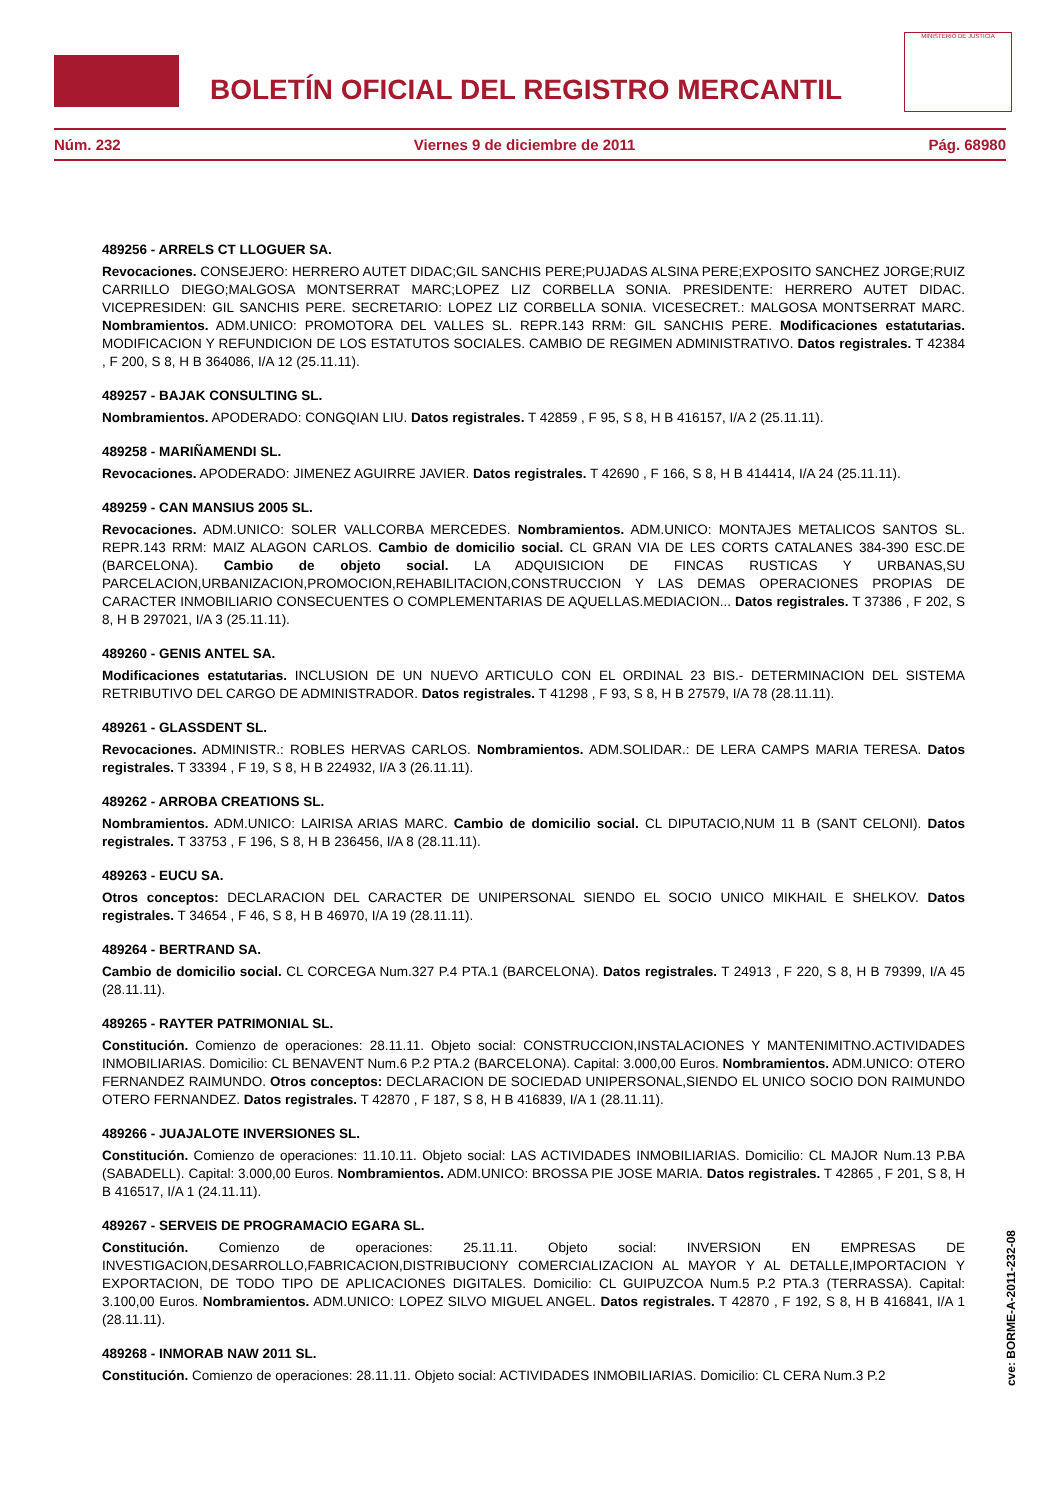BOLETÍN OFICIAL DEL REGISTRO MERCANTIL
MINISTERIO DE JUSTICIA
Núm. 232 Viernes 9 de diciembre de 2011 Pág. 68980
489256 - ARRELS CT LLOGUER SA.
Revocaciones. CONSEJERO: HERRERO AUTET DIDAC;GIL SANCHIS PERE;PUJADAS ALSINA PERE;EXPOSITO SANCHEZ JORGE;RUIZ CARRILLO DIEGO;MALGOSA MONTSERRAT MARC;LOPEZ LIZ CORBELLA SONIA. PRESIDENTE: HERRERO AUTET DIDAC. VICEPRESIDEN: GIL SANCHIS PERE. SECRETARIO: LOPEZ LIZ CORBELLA SONIA. VICESECRET.: MALGOSA MONTSERRAT MARC. Nombramientos. ADM.UNICO: PROMOTORA DEL VALLES SL. REPR.143 RRM: GIL SANCHIS PERE. Modificaciones estatutarias. MODIFICACION Y REFUNDICION DE LOS ESTATUTOS SOCIALES. CAMBIO DE REGIMEN ADMINISTRATIVO. Datos registrales. T 42384 , F 200, S 8, H B 364086, I/A 12 (25.11.11).
489257 - BAJAK CONSULTING SL.
Nombramientos. APODERADO: CONGQIAN LIU. Datos registrales. T 42859 , F 95, S 8, H B 416157, I/A 2 (25.11.11).
489258 - MARIÑAMENDI SL.
Revocaciones. APODERADO: JIMENEZ AGUIRRE JAVIER. Datos registrales. T 42690 , F 166, S 8, H B 414414, I/A 24 (25.11.11).
489259 - CAN MANSIUS 2005 SL.
Revocaciones. ADM.UNICO: SOLER VALLCORBA MERCEDES. Nombramientos. ADM.UNICO: MONTAJES METALICOS SANTOS SL. REPR.143 RRM: MAIZ ALAGON CARLOS. Cambio de domicilio social. CL GRAN VIA DE LES CORTS CATALANES 384-390 ESC.DE (BARCELONA). Cambio de objeto social. LA ADQUISICION DE FINCAS RUSTICAS Y URBANAS,SU PARCELACION,URBANIZACION,PROMOCION,REHABILITACION,CONSTRUCCION Y LAS DEMAS OPERACIONES PROPIAS DE CARACTER INMOBILIARIO CONSECUENTES O COMPLEMENTARIAS DE AQUELLAS.MEDIACION... Datos registrales. T 37386 , F 202, S 8, H B 297021, I/A 3 (25.11.11).
489260 - GENIS ANTEL SA.
Modificaciones estatutarias. INCLUSION DE UN NUEVO ARTICULO CON EL ORDINAL 23 BIS.- DETERMINACION DEL SISTEMA RETRIBUTIVO DEL CARGO DE ADMINISTRADOR. Datos registrales. T 41298 , F 93, S 8, H B 27579, I/A 78 (28.11.11).
489261 - GLASSDENT SL.
Revocaciones. ADMINISTR.: ROBLES HERVAS CARLOS. Nombramientos. ADM.SOLIDAR.: DE LERA CAMPS MARIA TERESA. Datos registrales. T 33394 , F 19, S 8, H B 224932, I/A 3 (26.11.11).
489262 - ARROBA CREATIONS SL.
Nombramientos. ADM.UNICO: LAIRISA ARIAS MARC. Cambio de domicilio social. CL DIPUTACIO,NUM 11 B (SANT CELONI). Datos registrales. T 33753 , F 196, S 8, H B 236456, I/A 8 (28.11.11).
489263 - EUCU SA.
Otros conceptos: DECLARACION DEL CARACTER DE UNIPERSONAL SIENDO EL SOCIO UNICO MIKHAIL E SHELKOV. Datos registrales. T 34654 , F 46, S 8, H B 46970, I/A 19 (28.11.11).
489264 - BERTRAND SA.
Cambio de domicilio social. CL CORCEGA Num.327 P.4 PTA.1 (BARCELONA). Datos registrales. T 24913 , F 220, S 8, H B 79399, I/A 45 (28.11.11).
489265 - RAYTER PATRIMONIAL SL.
Constitución. Comienzo de operaciones: 28.11.11. Objeto social: CONSTRUCCION,INSTALACIONES Y MANTENIMITNO.ACTIVIDADES INMOBILIARIAS. Domicilio: CL BENAVENT Num.6 P.2 PTA.2 (BARCELONA). Capital: 3.000,00 Euros. Nombramientos. ADM.UNICO: OTERO FERNANDEZ RAIMUNDO. Otros conceptos: DECLARACION DE SOCIEDAD UNIPERSONAL,SIENDO EL UNICO SOCIO DON RAIMUNDO OTERO FERNANDEZ. Datos registrales. T 42870 , F 187, S 8, H B 416839, I/A 1 (28.11.11).
489266 - JUAJALOTE INVERSIONES SL.
Constitución. Comienzo de operaciones: 11.10.11. Objeto social: LAS ACTIVIDADES INMOBILIARIAS. Domicilio: CL MAJOR Num.13 P.BA (SABADELL). Capital: 3.000,00 Euros. Nombramientos. ADM.UNICO: BROSSA PIE JOSE MARIA. Datos registrales. T 42865 , F 201, S 8, H B 416517, I/A 1 (24.11.11).
489267 - SERVEIS DE PROGRAMACIO EGARA SL.
Constitución. Comienzo de operaciones: 25.11.11. Objeto social: INVERSION EN EMPRESAS DE INVESTIGACION,DESARROLLO,FABRICACION,DISTRIBUCIONY COMERCIALIZACION AL MAYOR Y AL DETALLE,IMPORTACION Y EXPORTACION, DE TODO TIPO DE APLICACIONES DIGITALES. Domicilio: CL GUIPUZCOA Num.5 P.2 PTA.3 (TERRASSA). Capital: 3.100,00 Euros. Nombramientos. ADM.UNICO: LOPEZ SILVO MIGUEL ANGEL. Datos registrales. T 42870 , F 192, S 8, H B 416841, I/A 1 (28.11.11).
489268 - INMORAB NAW 2011 SL.
Constitución. Comienzo de operaciones: 28.11.11. Objeto social: ACTIVIDADES INMOBILIARIAS. Domicilio: CL CERA Num.3 P.2
cve: BORME-A-2011-232-08